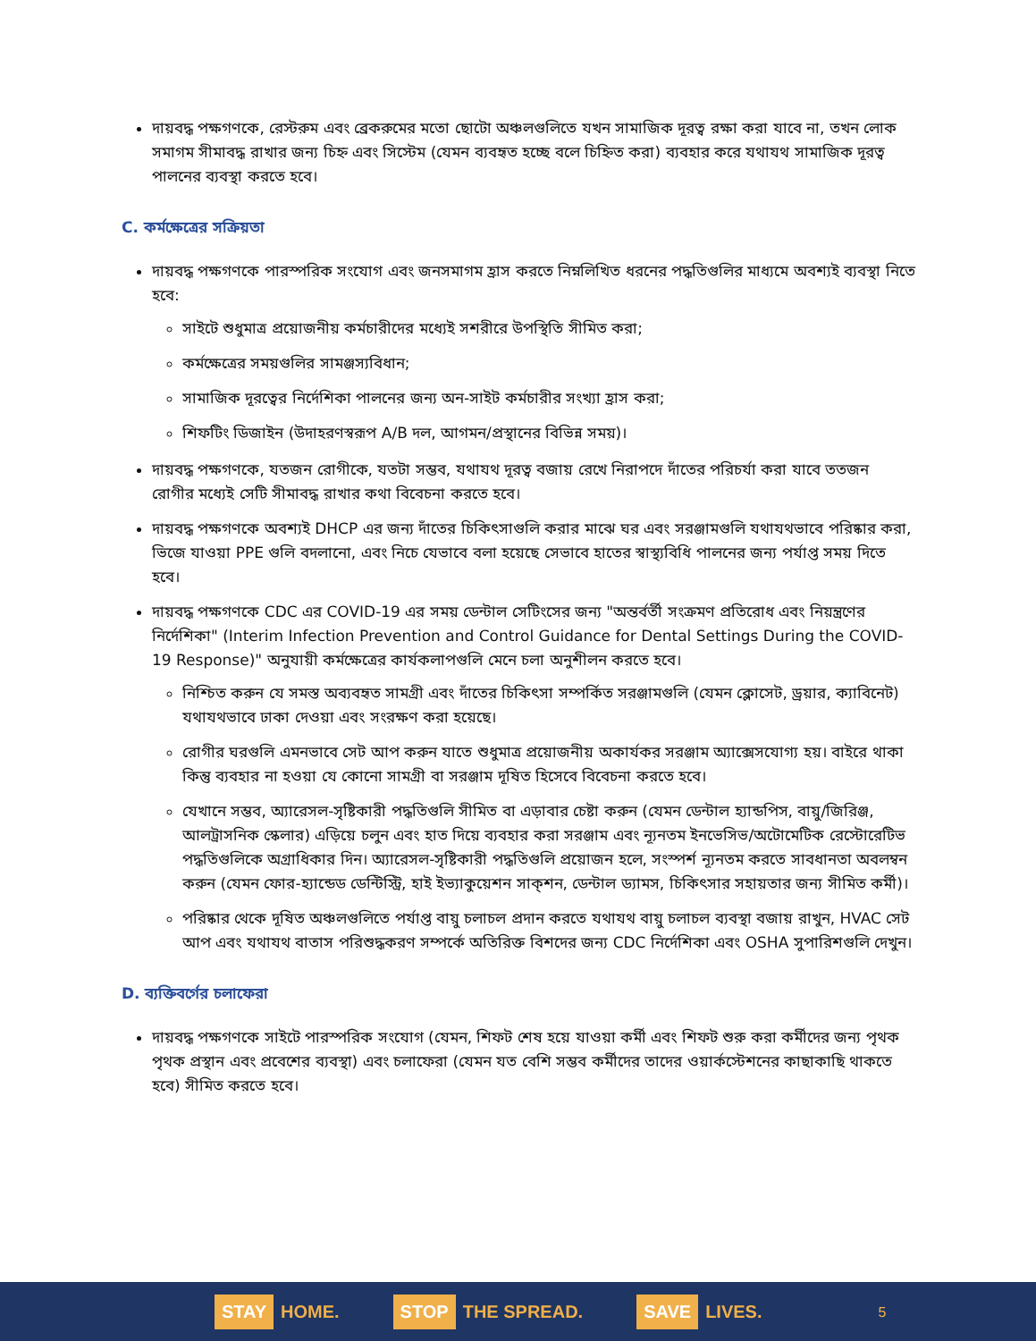দায়বদ্ধ পক্ষগণকে, রেস্টরুম এবং ব্রেকরুমের মতো ছোটো অঞ্চলগুলিতে যখন সামাজিক দূরত্ব রক্ষা করা যাবে না, তখন লোক সমাগম সীমাবদ্ধ রাখার জন্য চিহ্ন এবং সিস্টেম (যেমন ব্যবহৃত হচ্ছে বলে চিহ্নিত করা) ব্যবহার করে যথাযথ সামাজিক দূরত্ব পালনের ব্যবস্থা করতে হবে।
C. কর্মক্ষেত্রের সক্রিয়তা
দায়বদ্ধ পক্ষগণকে পারস্পরিক সংযোগ এবং জনসমাগম হ্রাস করতে নিম্নলিখিত ধরনের পদ্ধতিগুলির মাধ্যমে অবশ্যই ব্যবস্থা নিতে হবে:
সাইটে শুধুমাত্র প্রয়োজনীয় কর্মচারীদের মধ্যেই সশরীরে উপস্থিতি সীমিত করা;
কর্মক্ষেত্রের সময়গুলির সামঞ্জস্যবিধান;
সামাজিক দূরত্বের নির্দেশিকা পালনের জন্য অন-সাইট কর্মচারীর সংখ্যা হ্রাস করা;
শিফটিং ডিজাইন (উদাহরণস্বরূপ A/B দল, আগমন/প্রস্থানের বিভিন্ন সময়)।
দায়বদ্ধ পক্ষগণকে, যতজন রোগীকে, যতটা সম্ভব, যথাযথ দূরত্ব বজায় রেখে নিরাপদে দাঁতের পরিচর্যা করা যাবে ততজন রোগীর মধ্যেই সেটি সীমাবদ্ধ রাখার কথা বিবেচনা করতে হবে।
দায়বদ্ধ পক্ষগণকে অবশ্যই DHCP এর জন্য দাঁতের চিকিৎসাগুলি করার মাঝে ঘর এবং সরঞ্জামগুলি যথাযথভাবে পরিষ্কার করা, ভিজে যাওয়া PPE গুলি বদলানো, এবং নিচে যেভাবে বলা হয়েছে সেভাবে হাতের স্বাস্থ্যবিধি পালনের জন্য পর্যাপ্ত সময় দিতে হবে।
দায়বদ্ধ পক্ষগণকে CDC এর COVID-19 এর সময় ডেন্টাল সেটিংসের জন্য "অন্তর্বর্তী সংক্রমণ প্রতিরোধ এবং নিয়ন্ত্রণের নির্দেশিকা" (Interim Infection Prevention and Control Guidance for Dental Settings During the COVID-19 Response)" অনুযায়ী কর্মক্ষেত্রের কার্যকলাপগুলি মেনে চলা অনুশীলন করতে হবে।
নিশ্চিত করুন যে সমস্ত অব্যবহৃত সামগ্রী এবং দাঁতের চিকিৎসা সম্পর্কিত সরঞ্জামগুলি (যেমন ক্লোসেট, ড্রয়ার, ক্যাবিনেট) যথাযথভাবে ঢাকা দেওয়া এবং সংরক্ষণ করা হয়েছে।
রোগীর ঘরগুলি এমনভাবে সেট আপ করুন যাতে শুধুমাত্র প্রয়োজনীয় অকার্যকর সরঞ্জাম অ্যাক্সেসযোগ্য হয়। বাইরে থাকা কিন্তু ব্যবহার না হওয়া যে কোনো সামগ্রী বা সরঞ্জাম দূষিত হিসেবে বিবেচনা করতে হবে।
যেখানে সম্ভব, অ্যারেসল-সৃষ্টিকারী পদ্ধতিগুলি সীমিত বা এড়াবার চেষ্টা করুন (যেমন ডেন্টাল হ্যান্ডপিস, বায়ু/জিরিঞ্জ, আলট্রাসনিক স্কেলার) এড়িয়ে চলুন এবং হাত দিয়ে ব্যবহার করা সরঞ্জাম এবং ন্যূনতম ইনভেসিভ/অটোমেটিক রেস্টোরেটিভ পদ্ধতিগুলিকে অগ্রাধিকার দিন। অ্যারেসল-সৃষ্টিকারী পদ্ধতিগুলি প্রয়োজন হলে, সংস্পর্শ ন্যূনতম করতে সাবধানতা অবলম্বন করুন (যেমন ফোর-হ্যান্ডেড ডেন্টিস্ট্রি, হাই ইভ্যাকুয়েশন সাক্শন, ডেন্টাল ড্যামস, চিকিৎসার সহায়তার জন্য সীমিত কর্মী)।
পরিষ্কার থেকে দূষিত অঞ্চলগুলিতে পর্যাপ্ত বায়ু চলাচল প্রদান করতে যথাযথ বায়ু চলাচল ব্যবস্থা বজায় রাখুন, HVAC সেট আপ এবং যথাযথ বাতাস পরিশুদ্ধকরণ সম্পর্কে অতিরিক্ত বিশদের জন্য CDC নির্দেশিকা এবং OSHA সুপারিশগুলি দেখুন।
D. ব্যক্তিবর্গের চলাফেরা
দায়বদ্ধ পক্ষগণকে সাইটে পারস্পরিক সংযোগ (যেমন, শিফট শেষ হয়ে যাওয়া কর্মী এবং শিফট শুরু করা কর্মীদের জন্য পৃথক পৃথক প্রস্থান এবং প্রবেশের ব্যবস্থা) এবং চলাফেরা (যেমন যত বেশি সম্ভব কর্মীদের তাদের ওয়ার্কস্টেশনের কাছাকাছি থাকতে হবে) সীমিত করতে হবে।
STAY HOME.
STOP THE SPREAD.
SAVE LIVES.
5